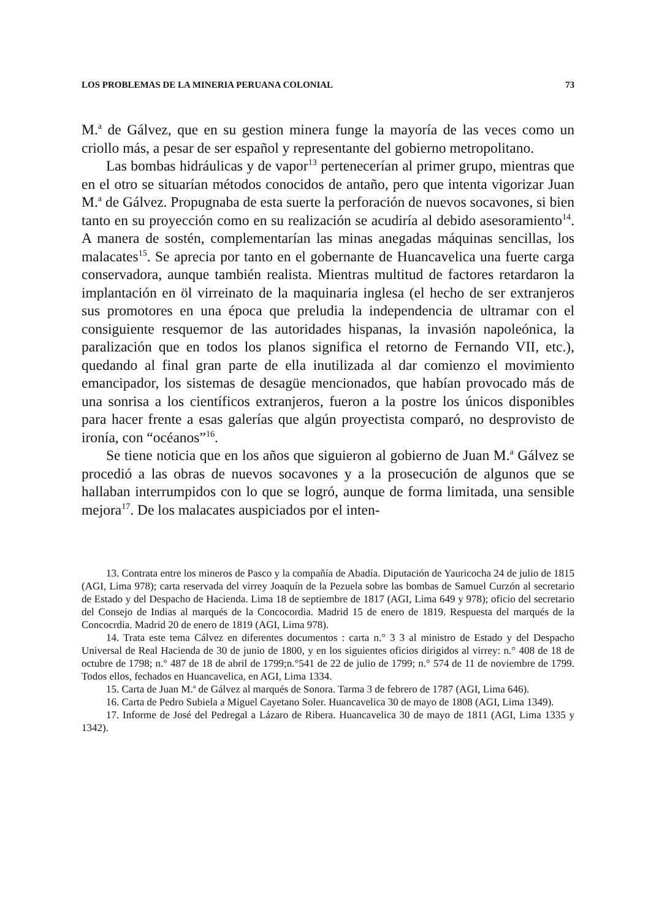LOS PROBLEMAS DE LA MINERIA PERUANA COLONIAL 73
M.<sup>a</sup> de Gálvez, que en su gestion minera funge la mayoría de las veces como un criollo más, a pesar de ser español y representante del gobierno metropolitano.
Las bombas hidráulicas y de vapor<sup>13</sup> pertenecerían al primer grupo, mientras que en el otro se situarían métodos conocidos de antaño, pero que intenta vigorizar Juan M.<sup>a</sup> de Gálvez. Propugnaba de esta suerte la perforación de nuevos socavones, si bien tanto en su proyección como en su realización se acudiría al debido asesoramiento<sup>14</sup>. A manera de sostén, complementarían las minas anegadas máquinas sencillas, los malacates<sup>15</sup>. Se aprecia por tanto en el gobernante de Huancavelica una fuerte carga conservadora, aunque también realista. Mientras multitud de factores retardaron la implantación en öl virreinato de la maquinaria inglesa (el hecho de ser extranjeros sus promotores en una época que preludia la independencia de ultramar con el consiguiente resquemor de las autoridades hispanas, la invasión napoleónica, la paralización que en todos los planos significa el retorno de Fernando VII, etc.), quedando al final gran parte de ella inutilizada al dar comienzo el movimiento emancipador, los sistemas de desagüe mencionados, que habían provocado más de una sonrisa a los científicos extranjeros, fueron a la postre los únicos disponibles para hacer frente a esas galerías que algún proyectista comparó, no desprovisto de ironía, con “océanos”<sup>16</sup>.
Se tiene noticia que en los años que siguieron al gobierno de Juan M.<sup>a</sup> Gálvez se procedió a las obras de nuevos socavones y a la prosecución de algunos que se hallaban interrumpidos con lo que se logró, aunque de forma limitada, una sensible mejora<sup>17</sup>. De los malacates auspiciados por el inten-
13. Contrata entre los mineros de Pasco y la compañía de Abadía. Diputación de Yauricocha 24 de julio de 1815 (AGI, Lima 978); carta reservada del virrey Joaquín de la Pezuela sobre las bombas de Samuel Curzón al secretario de Estado y del Despacho de Hacienda. Lima 18 de septiembre de 1817 (AGI, Lima 649 y 978); oficio del secretario del Consejo de Indias al marqués de la Concocordia. Madrid 15 de enero de 1819. Respuesta del marqués de la Concocrdia. Madrid 20 de enero de 1819 (AGI, Lima 978).
14. Trata este tema Cálvez en diferentes documentos : carta n.° 3 3 al ministro de Estado y del Despacho Universal de Real Hacienda de 30 de junio de 1800, y en los siguientes oficios dirigidos al virrey: n.° 408 de 18 de octubre de 1798; n.° 487 de 18 de abril de 1799;n.°541 de 22 de julio de 1799; n.° 574 de 11 de noviembre de 1799. Todos ellos, fechados en Huancavelica, en AGI, Lima 1334.
15. Carta de Juan M.<sup>a</sup> de Gálvez al marqués de Sonora. Tarma 3 de febrero de 1787 (AGI, Lima 646).
16. Carta de Pedro Subiela a Miguel Cayetano Soler. Huancavelica 30 de mayo de 1808 (AGI, Lima 1349).
17. Informe de José del Pedregal a Lázaro de Ribera. Huancavelica 30 de mayo de 1811 (AGI, Lima 1335 y 1342).